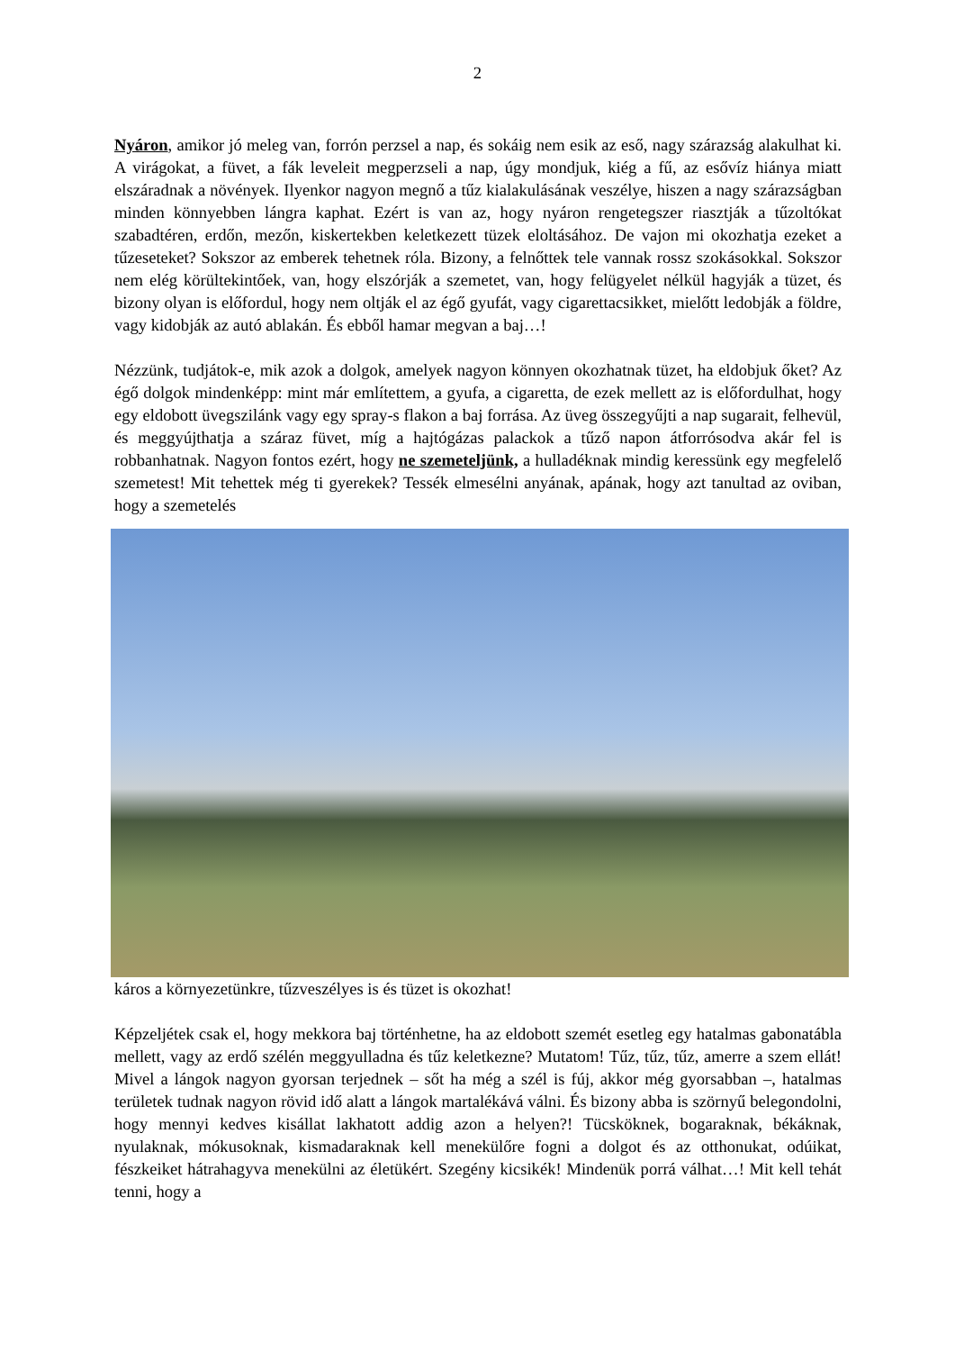2
Nyáron, amikor jó meleg van, forrón perzsel a nap, és sokáig nem esik az eső, nagy szárazság alakulhat ki. A virágokat, a füvet, a fák leveleit megperzseli a nap, úgy mondjuk, kiég a fű, az esővíz hiánya miatt elszáradnak a növények. Ilyenkor nagyon megnő a tűz kialakulásának veszélye, hiszen a nagy szárazságban minden könnyebben lángra kaphat. Ezért is van az, hogy nyáron rengetegszer riasztják a tűzoltókat szabadtéren, erdőn, mezőn, kiskertekben keletkezett tüzek eloltásához. De vajon mi okozhatja ezeket a tűzeseteket? Sokszor az emberek tehetnek róla. Bizony, a felnőttek tele vannak rossz szokásokkal. Sokszor nem elég körültekintőek, van, hogy elszórják a szemetet, van, hogy felügyelet nélkül hagyják a tüzet, és bizony olyan is előfordul, hogy nem oltják el az égő gyufát, vagy cigarettacsikket, mielőtt ledobják a földre, vagy kidobják az autó ablakán. És ebből hamar megvan a baj…!
Nézzünk, tudjátok-e, mik azok a dolgok, amelyek nagyon könnyen okozhatnak tüzet, ha eldobjuk őket? Az égő dolgok mindenképp: mint már említettem, a gyufa, a cigaretta, de ezek mellett az is előfordulhat, hogy egy eldobott üvegszilánk vagy egy spray-s flakon a baj forrása. Az üveg összegyűjti a nap sugarait, felhevül, és meggyújthatja a száraz füvet, míg a hajtógázas palackok a tűző napon átforrósodva akár fel is robbanhatnak. Nagyon fontos ezért, hogy ne szemeteljünk, a hulladéknak mindig keressünk egy megfelelő szemetest! Mit tehettek még ti gyerekek? Tessék elmesélni anyának, apának, hogy azt tanultad az oviban, hogy a szemetelés
káros a környezetünkre, tűzveszélyes is és tüzet is okozhat!
Képzeljétek csak el, hogy mekkora baj történhetne, ha az eldobott szemét esetleg egy hatalmas gabonatábla mellett, vagy az erdő szélén meggyulladna és tűz keletkezne? Mutatom! Tűz, tűz, tűz, amerre a szem ellát! Mivel a lángok nagyon gyorsan terjednek – sőt ha még a szél is fúj, akkor még gyorsabban –, hatalmas területek tudnak nagyon rövid idő alatt a lángok martalékává válni. És bizony abba is szörnyű belegondolni, hogy mennyi kedves kisállat lakhatott addig azon a helyen?! Tücsköknek, bogaraknak, békáknak, nyulaknak, mókusoknak, kismadaraknak kell menekülőre fogni a dolgot és az otthonukat, odúikat, fészkeiket hátrahagyva menekülni az életükért. Szegény kicsikék! Mindenük porrá válhat…! Mit kell tehát tenni, hogy a